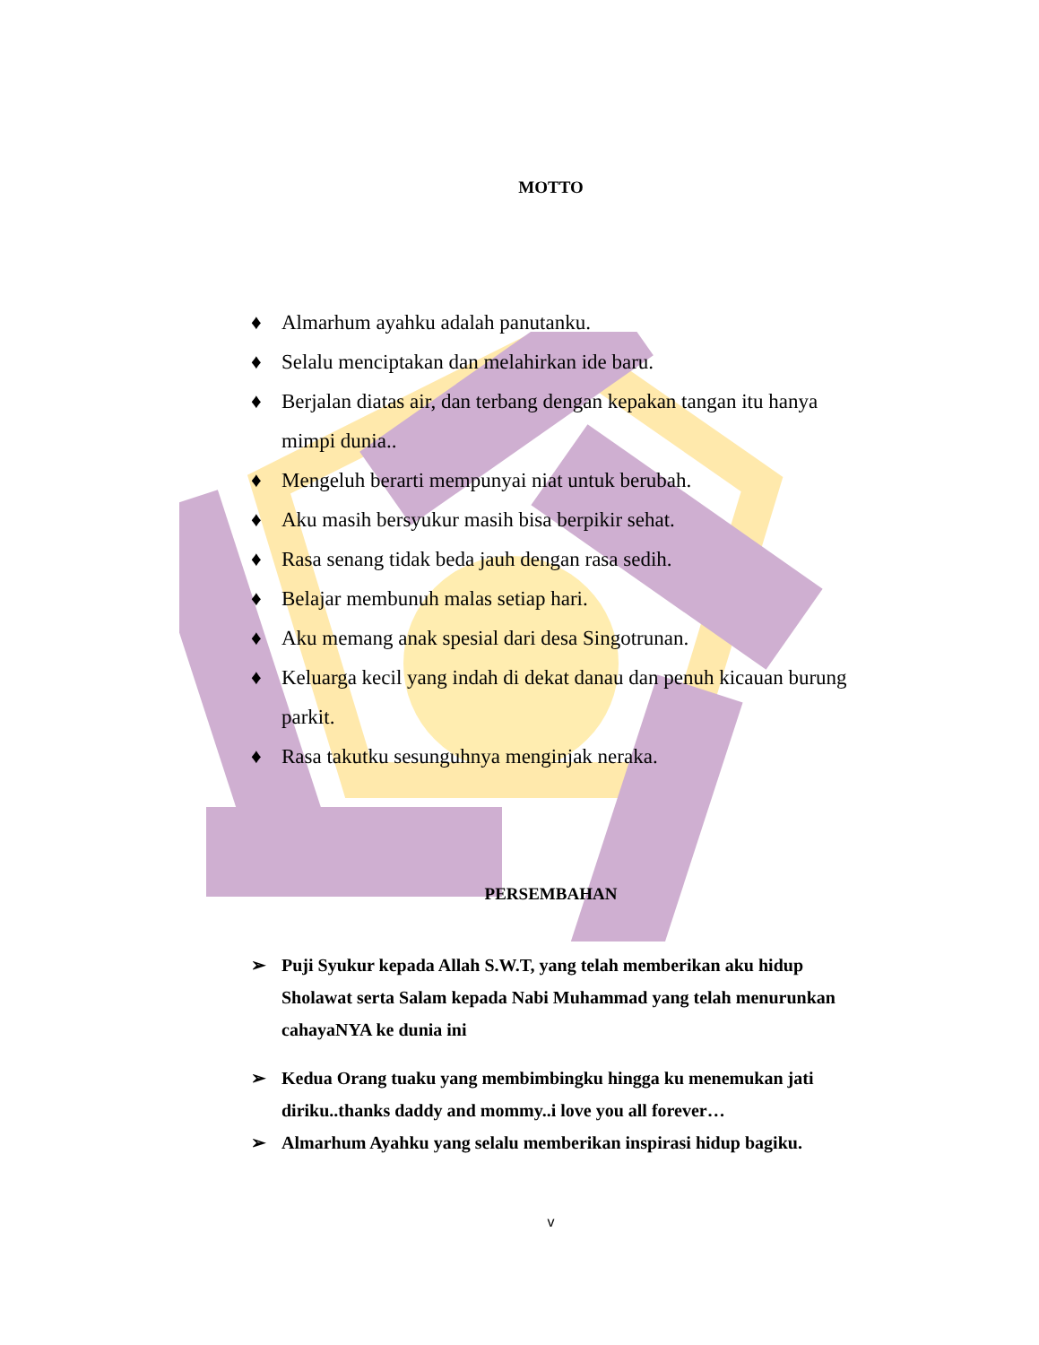MOTTO
♦ Almarhum ayahku adalah panutanku.
♦ Selalu menciptakan dan melahirkan ide baru.
♦ Berjalan diatas air, dan terbang dengan kepakan tangan itu hanya mimpi dunia..
♦ Mengeluh berarti mempunyai niat untuk berubah.
♦ Aku masih bersyukur masih bisa berpikir sehat.
♦ Rasa senang tidak beda jauh dengan rasa sedih.
♦ Belajar membunuh malas setiap hari.
♦ Aku memang anak spesial dari desa Singotrunan.
♦ Keluarga kecil yang indah di dekat danau dan penuh kicauan burung parkit.
♦ Rasa takutku sesunguhnya menginjak neraka.
PERSEMBAHAN
➢ Puji Syukur kepada Allah S.W.T, yang telah memberikan aku hidup Sholawat serta Salam kepada Nabi Muhammad yang telah menurunkan cahayaNYA ke dunia ini
➢ Kedua Orang tuaku yang membimbingku hingga ku menemukan jati diriku..thanks daddy and mommy..i love you all forever…
➢ Almarhum Ayahku yang selalu memberikan inspirasi hidup bagiku.
v